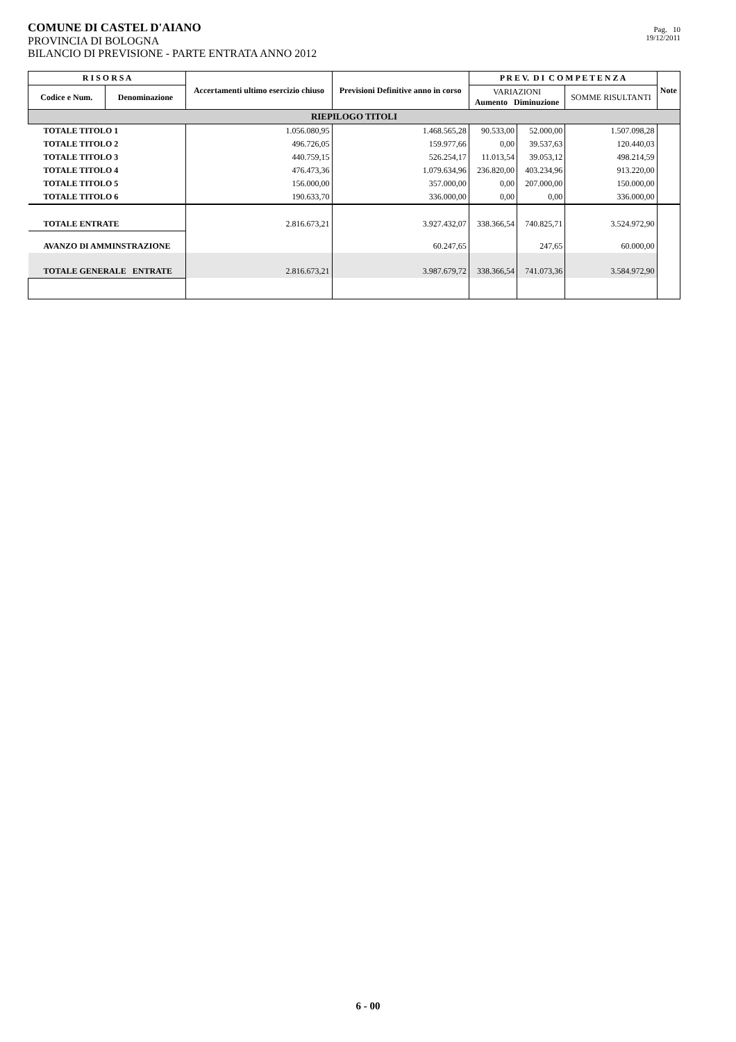COMUNE DI CASTEL D'AIANO
PROVINCIA DI BOLOGNA
BILANCIO DI PREVISIONE - PARTE ENTRATA ANNO 2012
Pag. 10
19/12/2011
| R I S O R S A | | Accertamenti ultimo esercizio chiuso | Previsioni Definitive anno in corso | P R E V. D I C O M P E T E N Z A | | | Note |
| --- | --- | --- | --- | --- | --- | --- | --- |
| Codice e Num. | Denominazione | | | VARIAZIONI Aumento Diminuzione | | SOMME RISULTANTI | |
| RIEPILOGO TITOLI | | | | | | | |
| TOTALE TITOLO 1 | | 1.056.080,95 | 1.468.565,28 | 90.533,00 | 52.000,00 | 1.507.098,28 | |
| TOTALE TITOLO 2 | | 496.726,05 | 159.977,66 | 0,00 | 39.537,63 | 120.440,03 | |
| TOTALE TITOLO 3 | | 440.759,15 | 526.254,17 | 11.013,54 | 39.053,12 | 498.214,59 | |
| TOTALE TITOLO 4 | | 476.473,36 | 1.079.634,96 | 236.820,00 | 403.234,96 | 913.220,00 | |
| TOTALE TITOLO 5 | | 156.000,00 | 357.000,00 | 0,00 | 207.000,00 | 150.000,00 | |
| TOTALE TITOLO 6 | | 190.633,70 | 336.000,00 | 0,00 | 0,00 | 336.000,00 | |
| TOTALE ENTRATE | | 2.816.673,21 | 3.927.432,07 | 338.366,54 | 740.825,71 | 3.524.972,90 | |
| AVANZO DI AMMINSTRAZIONE | | | 60.247,65 | | 247,65 | 60.000,00 | |
| TOTALE GENERALE ENTRATE | | 2.816.673,21 | 3.987.679,72 | 338.366,54 | 741.073,36 | 3.584.972,90 | |
6 - 00